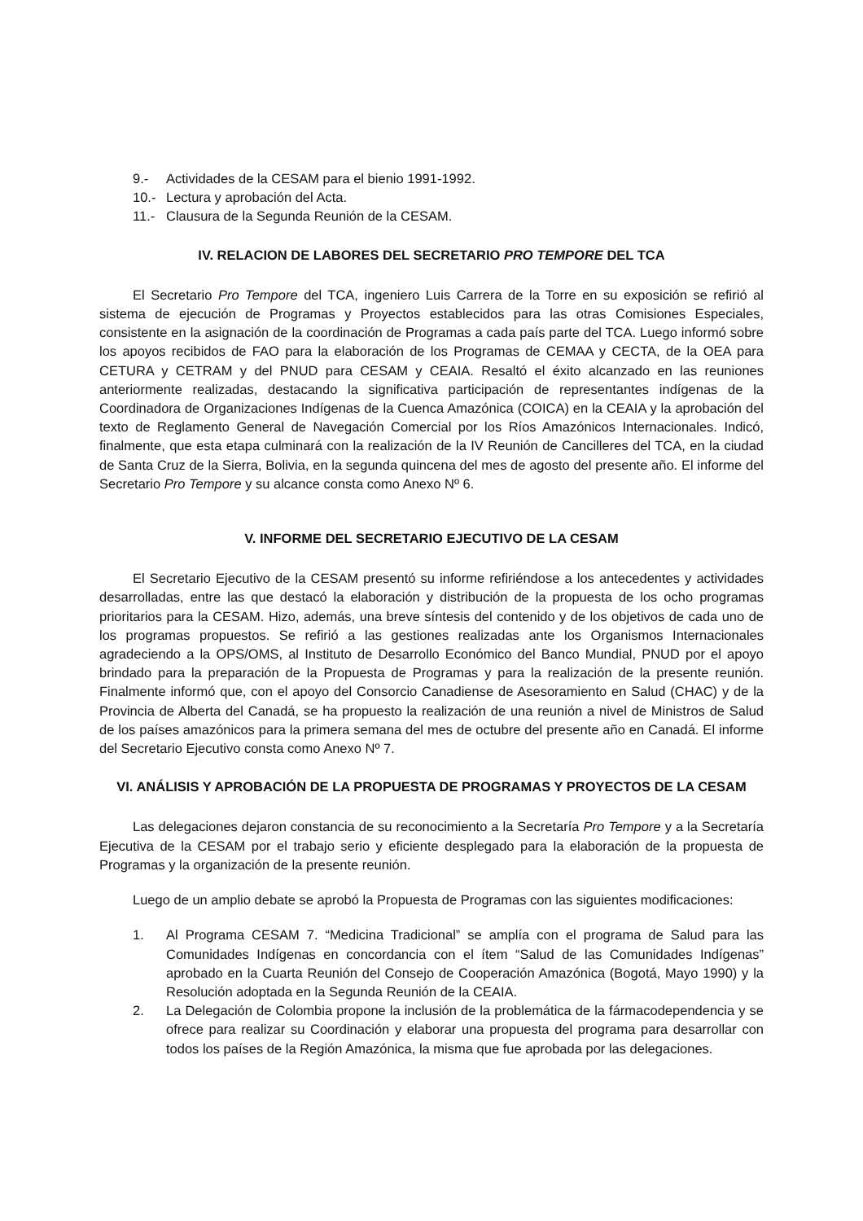9.- Actividades de la CESAM para el bienio 1991-1992.
10.- Lectura y aprobación del Acta.
11.- Clausura de la Segunda Reunión de la CESAM.
IV. RELACION DE LABORES DEL SECRETARIO PRO TEMPORE DEL TCA
El Secretario Pro Tempore del TCA, ingeniero Luis Carrera de la Torre en su exposición se refirió al sistema de ejecución de Programas y Proyectos establecidos para las otras Comisiones Especiales, consistente en la asignación de la coordinación de Programas a cada país parte del TCA. Luego informó sobre los apoyos recibidos de FAO para la elaboración de los Programas de CEMAA y CECTA, de la OEA para CETURA y CETRAM y del PNUD para CESAM y CEAIA. Resaltó el éxito alcanzado en las reuniones anteriormente realizadas, destacando la significativa participación de representantes indígenas de la Coordinadora de Organizaciones Indígenas de la Cuenca Amazónica (COICA) en la CEAIA y la aprobación del texto de Reglamento General de Navegación Comercial por los Ríos Amazónicos Internacionales. Indicó, finalmente, que esta etapa culminará con la realización de la IV Reunión de Cancilleres del TCA, en la ciudad de Santa Cruz de la Sierra, Bolivia, en la segunda quincena del mes de agosto del presente año. El informe del Secretario Pro Tempore y su alcance consta como Anexo Nº 6.
V. INFORME DEL SECRETARIO EJECUTIVO DE LA CESAM
El Secretario Ejecutivo de la CESAM presentó su informe refiriéndose a los antecedentes y actividades desarrolladas, entre las que destacó la elaboración y distribución de la propuesta de los ocho programas prioritarios para la CESAM. Hizo, además, una breve síntesis del contenido y de los objetivos de cada uno de los programas propuestos. Se refirió a las gestiones realizadas ante los Organismos Internacionales agradeciendo a la OPS/OMS, al Instituto de Desarrollo Económico del Banco Mundial, PNUD por el apoyo brindado para la preparación de la Propuesta de Programas y para la realización de la presente reunión. Finalmente informó que, con el apoyo del Consorcio Canadiense de Asesoramiento en Salud (CHAC) y de la Provincia de Alberta del Canadá, se ha propuesto la realización de una reunión a nivel de Ministros de Salud de los países amazónicos para la primera semana del mes de octubre del presente año en Canadá. El informe del Secretario Ejecutivo consta como Anexo Nº 7.
VI. ANÁLISIS Y APROBACIÓN DE LA PROPUESTA DE PROGRAMAS Y PROYECTOS DE LA CESAM
Las delegaciones dejaron constancia de su reconocimiento a la Secretaría Pro Tempore y a la Secretaría Ejecutiva de la CESAM por el trabajo serio y eficiente desplegado para la elaboración de la propuesta de Programas y la organización de la presente reunión.
Luego de un amplio debate se aprobó la Propuesta de Programas con las siguientes modificaciones:
1. Al Programa CESAM 7. “Medicina Tradicional” se amplía con el programa de Salud para las Comunidades Indígenas en concordancia con el ítem “Salud de las Comunidades Indígenas” aprobado en la Cuarta Reunión del Consejo de Cooperación Amazónica (Bogotá, Mayo 1990) y la Resolución adoptada en la Segunda Reunión de la CEAIA.
2. La Delegación de Colombia propone la inclusión de la problemática de la fármacodependencia y se ofrece para realizar su Coordinación y elaborar una propuesta del programa para desarrollar con todos los países de la Región Amazónica, la misma que fue aprobada por las delegaciones.